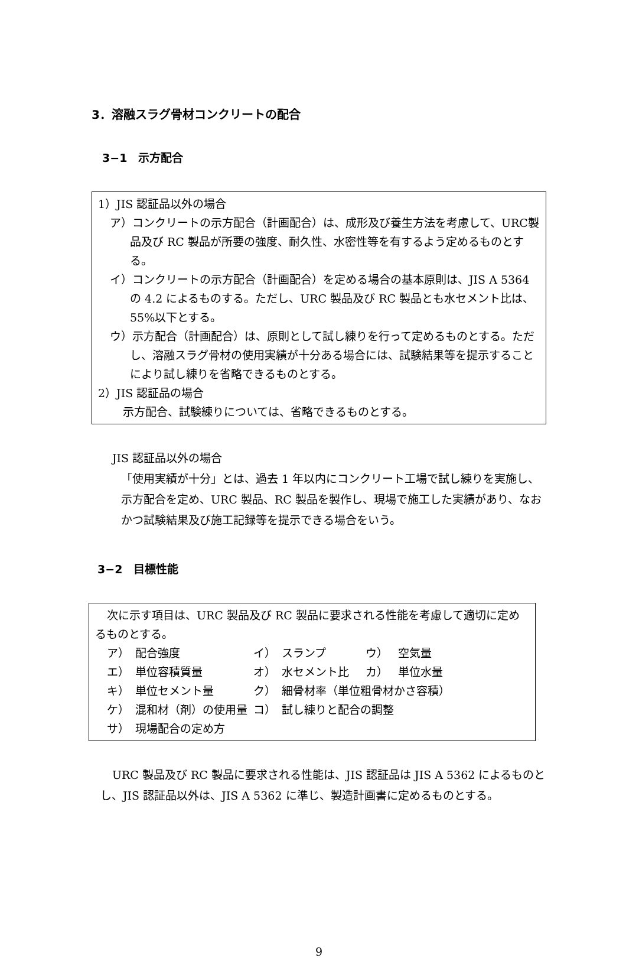3．溶融スラグ骨材コンクリートの配合
3−1　示方配合
1）JIS 認証品以外の場合
ア）コンクリートの示方配合（計画配合）は、成形及び養生方法を考慮して、URC製品及び RC 製品が所要の強度、耐久性、水密性等を有するよう定めるものとする。
イ）コンクリートの示方配合（計画配合）を定める場合の基本原則は、JIS A 5364 の 4.2 によるものする。ただし、URC 製品及び RC 製品とも水セメント比は、55%以下とする。
ウ）示方配合（計画配合）は、原則として試し練りを行って定めるものとする。ただし、溶融スラグ骨材の使用実績が十分ある場合には、試験結果等を提示することにより試し練りを省略できるものとする。
2）JIS 認証品の場合
示方配合、試験練りについては、省略できるものとする。
JIS 認証品以外の場合
「使用実績が十分」とは、過去 1 年以内にコンクリート工場で試し練りを実施し、示方配合を定め、URC 製品、RC 製品を製作し、現場で施工した実績があり、なおかつ試験結果及び施工記録等を提示できる場合をいう。
3−2　目標性能
次に示す項目は、URC 製品及び RC 製品に要求される性能を考慮して適切に定めるものとする。
| ア） | 配合強度 | イ） | スランプ | ウ） | 空気量 |
| エ） | 単位容積質量 | オ） | 水セメント比 | カ） | 単位水量 |
| キ） | 単位セメント量 | ク） | 細骨材率（単位粗骨材かさ容積） | | |
| ケ） | 混和材（剤）の使用量 | コ） | 試し練りと配合の調整 | | |
| サ） | 現場配合の定め方 | | | | |
URC 製品及び RC 製品に要求される性能は、JIS 認証品は JIS A 5362 によるものとし、JIS 認証品以外は、JIS A 5362 に準じ、製造計画書に定めるものとする。
9